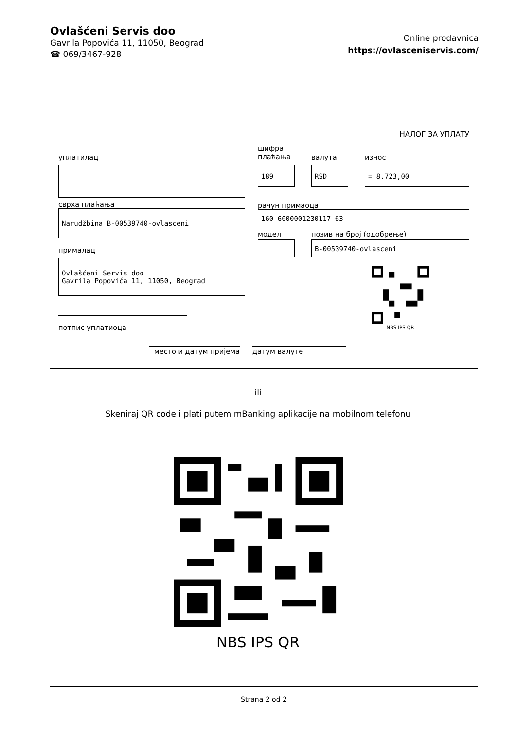Ovlašćeni Servis doo
Gavrila Popovića 11, 11050, Beograd
☎ 069/3467-928
Online prodavnica
https://ovlasceniservis.com/
НАЛОГ ЗА УПЛАТУ
уплатилац
сврха плаћања
Narudžbina B-00539740-ovlasceni
прималац
Ovlašćeni Servis doo
Gavrila Popovića 11, 11050, Beograd
потпис уплатиоца
шифра плаћања
189
валута
RSD
износ
= 8.723,00
рачун примаоца
160-6000001230117-63
модел позив на број (одобрење)
B-00539740-ovlasceni
NBS IPS QR
место и датум пријема датум валуте
ili
Skeniraj QR code i plati putem mBanking aplikacije na mobilnom telefonu
NBS IPS QR
Strana 2 od 2